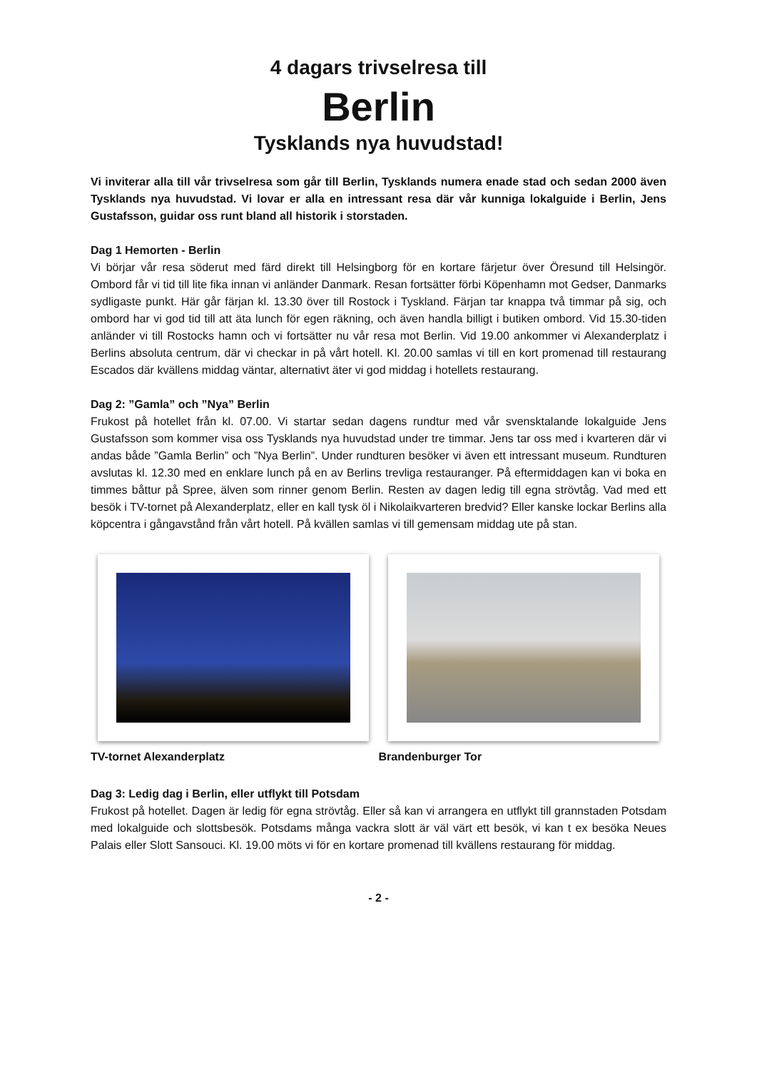4 dagars trivselresa till
Berlin
Tysklands nya huvudstad!
Vi inviterar alla till vår trivselresa som går till Berlin, Tysklands numera enade stad och sedan 2000 även Tysklands nya huvudstad. Vi lovar er alla en intressant resa där vår kunniga lokalguide i Berlin, Jens Gustafsson, guidar oss runt bland all historik i storstaden.
Dag 1 Hemorten - Berlin
Vi börjar vår resa söderut med färd direkt till Helsingborg för en kortare färjetur över Öresund till Helsingör. Ombord får vi tid till lite fika innan vi anländer Danmark. Resan fortsätter förbi Köpenhamn mot Gedser, Danmarks sydligaste punkt. Här går färjan kl. 13.30 över till Rostock i Tyskland. Färjan tar knappa två timmar på sig, och ombord har vi god tid till att äta lunch för egen räkning, och även handla billigt i butiken ombord. Vid 15.30-tiden anländer vi till Rostocks hamn och vi fortsätter nu vår resa mot Berlin. Vid 19.00 ankommer vi Alexanderplatz i Berlins absoluta centrum, där vi checkar in på vårt hotell. Kl. 20.00 samlas vi till en kort promenad till restaurang Escados där kvällens middag väntar, alternativt äter vi god middag i hotellets restaurang.
Dag 2: ”Gamla” och ”Nya” Berlin
Frukost på hotellet från kl. 07.00. Vi startar sedan dagens rundtur med vår svensktalande lokalguide Jens Gustafsson som kommer visa oss Tysklands nya huvudstad under tre timmar. Jens tar oss med i kvarteren där vi andas både ”Gamla Berlin” och ”Nya Berlin”. Under rundturen besöker vi även ett intressant museum. Rundturen avslutas kl. 12.30 med en enklare lunch på en av Berlins trevliga restauranger. På eftermiddagen kan vi boka en timmes båttur på Spree, älven som rinner genom Berlin. Resten av dagen ledig till egna strövtåg. Vad med ett besök i TV-tornet på Alexanderplatz, eller en kall tysk öl i Nikolaikvarteren bredvid? Eller kanske lockar Berlins alla köpcentra i gångavstånd från vårt hotell. På kvällen samlas vi till gemensam middag ute på stan.
TV-tornet Alexanderplatz Brandenburger Tor
Dag 3: Ledig dag i Berlin, eller utflykt till Potsdam
Frukost på hotellet. Dagen är ledig för egna strövtåg. Eller så kan vi arrangera en utflykt till grannstaden Potsdam med lokalguide och slottsbesök. Potsdams många vackra slott är väl värt ett besök, vi kan t ex besöka Neues Palais eller Slott Sansouci. Kl. 19.00 möts vi för en kortare promenad till kvällens restaurang för middag.
- 2 -